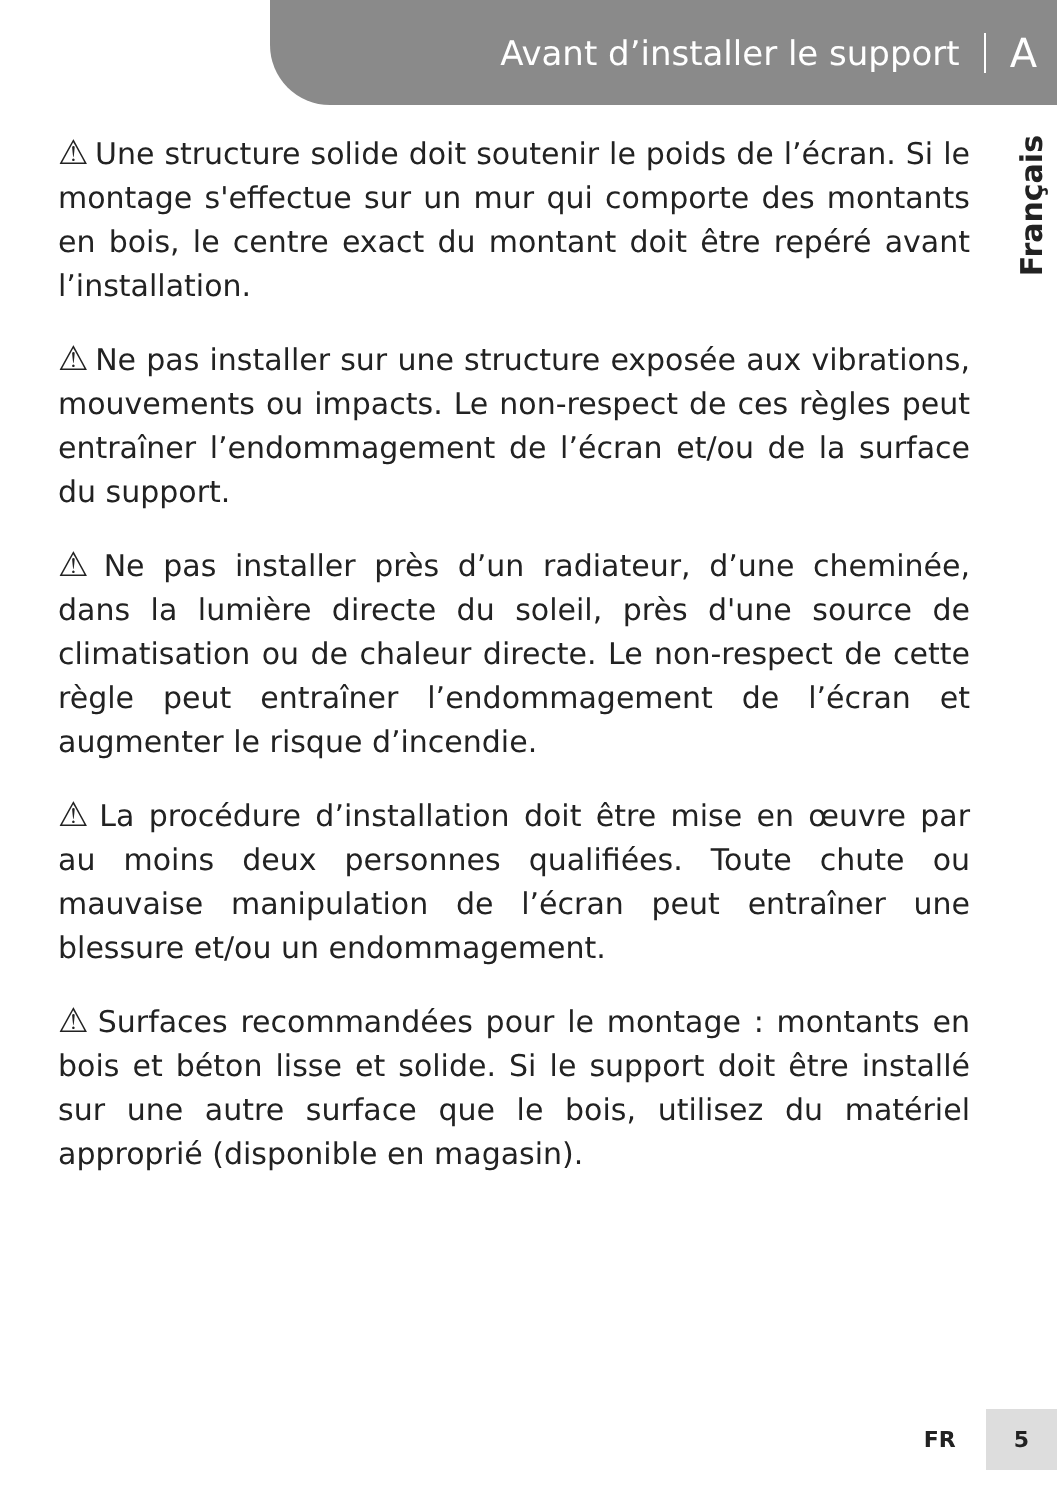Avant d’installer le support A
Français
⚠ Une structure solide doit soutenir le poids de l’écran. Si le montage s'effectue sur un mur qui comporte des montants en bois, le centre exact du montant doit être repéré avant l’installation.
⚠ Ne pas installer sur une structure exposée aux vibrations, mouvements ou impacts. Le non-respect de ces règles peut entraîner l’endommagement de l’écran et/ou de la surface du support.
⚠ Ne pas installer près d’un radiateur, d’une cheminée, dans la lumière directe du soleil, près d'une source de climatisation ou de chaleur directe. Le non-respect de cette règle peut entraîner l’endommagement de l’écran et augmenter le risque d’incendie.
⚠ La procédure d’installation doit être mise en œuvre par au moins deux personnes qualifiées. Toute chute ou mauvaise manipulation de l’écran peut entraîner une blessure et/ou un endommagement.
⚠ Surfaces recommandées pour le montage : montants en bois et béton lisse et solide. Si le support doit être installé sur une autre surface que le bois, utilisez du matériel approprié (disponible en magasin).
FR 5